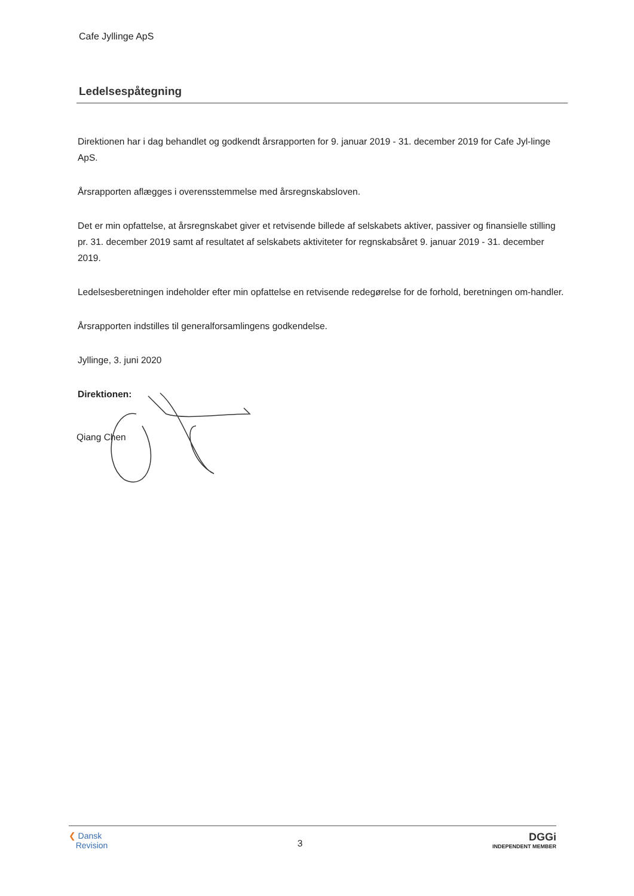Cafe Jyllinge ApS
Ledelsespåtegning
Direktionen har i dag behandlet og godkendt årsrapporten for 9. januar 2019 - 31. december 2019 for Cafe Jyl-linge ApS.
Årsrapporten aflægges i overensstemmelse med årsregnskabsloven.
Det er min opfattelse, at årsregnskabet giver et retvisende billede af selskabets aktiver, passiver og finansielle stilling pr. 31. december 2019 samt af resultatet af selskabets aktiviteter for regnskabsåret 9. januar 2019 - 31. december 2019.
Ledelsesberetningen indeholder efter min opfattelse en retvisende redegørelse for de forhold, beretningen om-handler.
Årsrapporten indstilles til generalforsamlingens godkendelse.
Jyllinge, 3. juni 2020
Direktionen:
Qiang Chen
❮ Dansk
Revision
3
DGGi
INDEPENDENT MEMBER